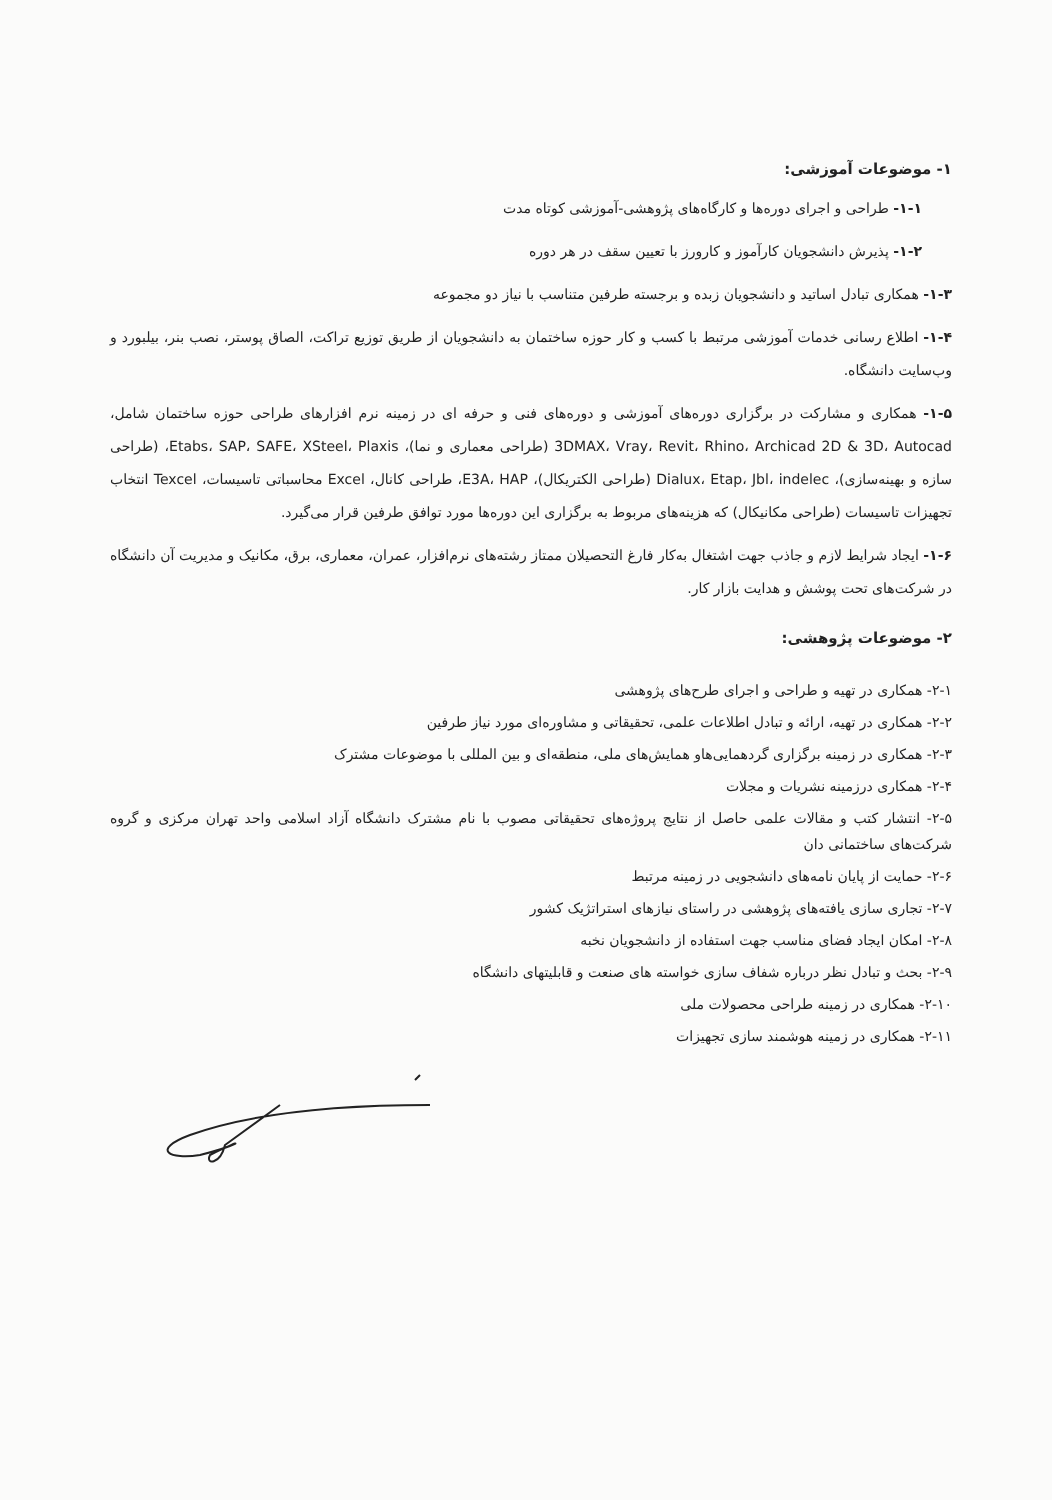۱- موضوعات آموزشی:
۱-۱- طراحی و اجرای دوره‌ها و کارگاه‌های پژوهشی-آموزشی کوتاه مدت
۱-۲- پذیرش دانشجویان کارآموز و کارورز با تعیین سقف در هر دوره
۱-۳- همکاری تبادل اساتید و دانشجویان زبده و برجسته طرفین متناسب با نیاز دو مجموعه
۱-۴- اطلاع رسانی خدمات آموزشی مرتبط با کسب و کار حوزه ساختمان به دانشجویان از طریق توزیع تراکت، الصاق پوستر، نصب بنر، بیلبورد و وب‌سایت دانشگاه.
۱-۵- همکاری و مشارکت در برگزاری دوره‌های آموزشی و دوره‌های فنی و حرفه ای در زمینه نرم افزارهای طراحی حوزه ساختمان شامل، 3DMAX، Vray، Revit، Rhino، Archicad 2D & 3D، Autocad (طراحی معماری و نما)، Etabs، SAP، SAFE، XSteel، Plaxis، (طراحی سازه و بهینه‌سازی)، Dialux، Etap، Jbl، indelec (طراحی الکتریکال)، E3A، HAP، طراحی کانال، Excel محاسباتی تاسیسات، Texcel انتخاب تجهیزات تاسیسات (طراحی مکانیکال) که هزینه‌های مربوط به برگزاری این دوره‌ها مورد توافق طرفین قرار می‌گیرد.
۱-۶- ایجاد شرایط لازم و جاذب جهت اشتغال به‌کار فارغ التحصیلان ممتاز رشته‌های نرم‌افزار، عمران، معماری، برق، مکانیک و مدیریت آن دانشگاه در شرکت‌های تحت پوشش و هدایت بازار کار.
۲- موضوعات پژوهشی:
۲-۱- همکاری در تهیه و طراحی و اجرای طرح‌های پژوهشی
۲-۲- همکاری در تهیه، ارائه و تبادل اطلاعات علمی، تحقیقاتی و مشاوره‌ای مورد نیاز طرفین
۲-۳- همکاری در زمینه برگزاری گردهمایی‌هاو همایش‌های ملی، منطقه‌ای و بین المللی با موضوعات مشترک
۲-۴- همکاری درزمینه نشریات و مجلات
۲-۵- انتشار کتب و مقالات علمی حاصل از نتایج پروژه‌های تحقیقاتی مصوب با نام مشترک دانشگاه آزاد اسلامی واحد تهران مرکزی و گروه شرکت‌های ساختمانی دان
۲-۶- حمایت از پایان نامه‌های دانشجویی در زمینه مرتبط
۲-۷- تجاری سازی یافته‌های پژوهشی در راستای نیازهای استراتژیک کشور
۲-۸- امکان ایجاد فضای مناسب جهت استفاده از دانشجویان نخبه
۲-۹- بحث و تبادل نظر درباره شفاف سازی خواسته های صنعت و قابلیتهای دانشگاه
۲-۱۰- همکاری در زمینه طراحی محصولات ملی
۲-۱۱- همکاری در زمینه هوشمند سازی تجهیزات